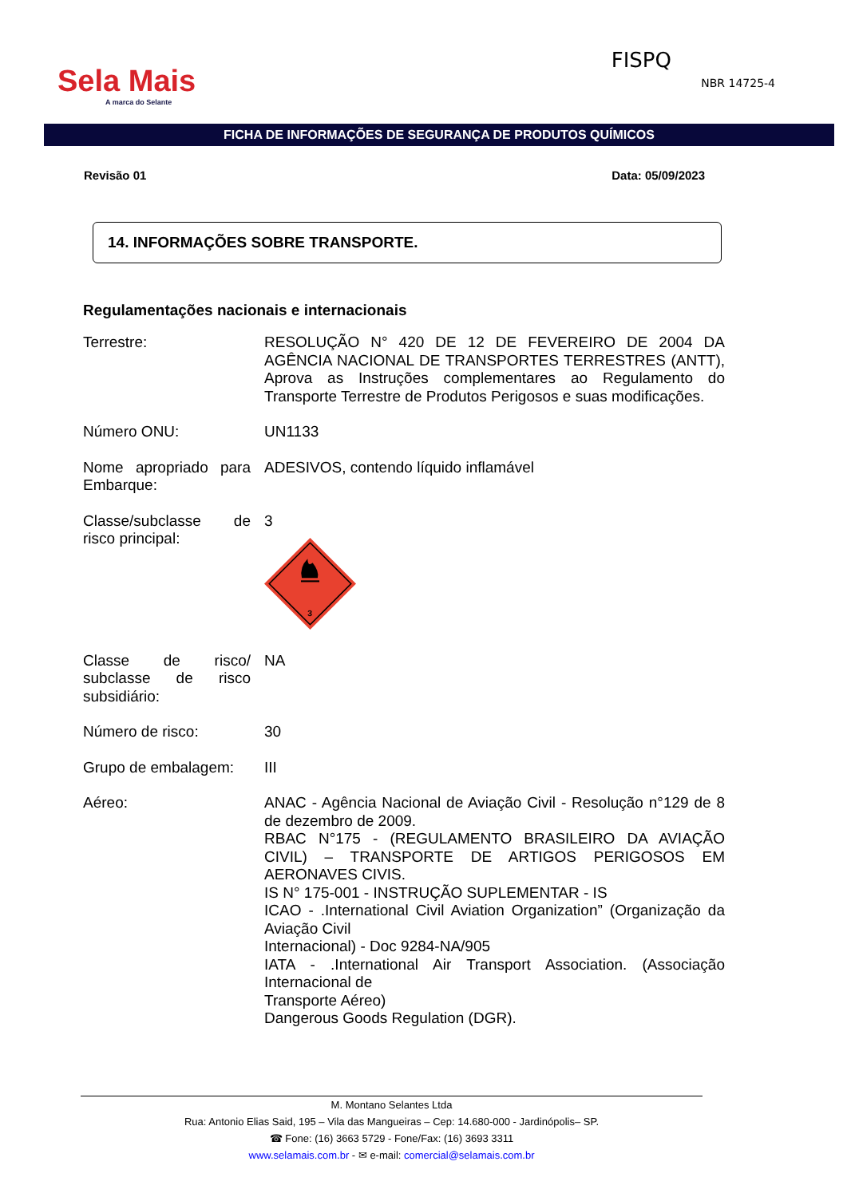Sela Mais
A marca do Selante
FISPQ
NBR 14725-4
FICHA DE INFORMAÇÕES DE SEGURANÇA DE PRODUTOS QUÍMICOS
Revisão 01 Data: 05/09/2023
14. INFORMAÇÕES SOBRE TRANSPORTE.
Regulamentações nacionais e internacionais
Terrestre: RESOLUÇÃO N° 420 DE 12 DE FEVEREIRO DE 2004 DA AGÊNCIA NACIONAL DE TRANSPORTES TERRESTRES (ANTT), Aprova as Instruções complementares ao Regulamento do Transporte Terrestre de Produtos Perigosos e suas modificações.
Número ONU: UN1133
Nome apropriado para Embarque:
ADESIVOS, contendo líquido inflamável
Classe/subclasse de risco principal:
3
3
Classe de risco/ subclasse de risco subsidiário:
NA
Número de risco: 30
Grupo de embalagem:
III
Aéreo: ANAC - Agência Nacional de Aviação Civil - Resolução n°129 de 8 de dezembro de 2009.
RBAC N°175 - (REGULAMENTO BRASILEIRO DA AVIAÇÃO CIVIL) – TRANSPORTE DE ARTIGOS PERIGOSOS EM AERONAVES CIVIS.
IS N° 175-001 - INSTRUÇÃO SUPLEMENTAR - IS
ICAO - .International Civil Aviation Organization” (Organização da Aviação Civil
Internacional) - Doc 9284-NA/905
IATA - .International Air Transport Association. (Associação Internacional de
Transporte Aéreo)
Dangerous Goods Regulation (DGR).
M. Montano Selantes Ltda
Rua: Antonio Elias Said, 195 – Vila das Mangueiras – Cep: 14.680-000 - Jardinópolis– SP.
☎ Fone: (16) 3663 5729 - Fone/Fax: (16) 3693 3311
www.selamais.com.br - ✉ e-mail: comercial@selamais.com.br